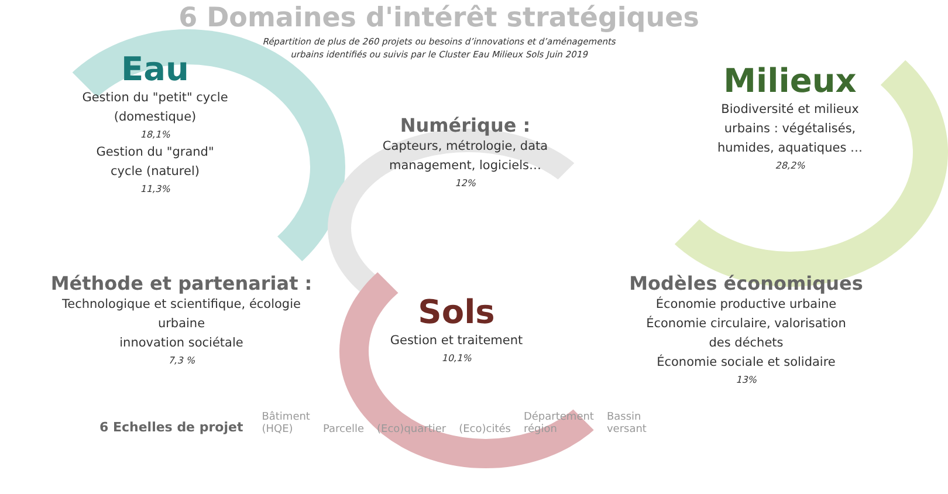6 Domaines d'intérêt stratégiques
Répartition de plus de 260 projets ou besoins d’innovations et d’aménagements
urbains identifiés ou suivis par le Cluster Eau Milieux Sols Juin 2019
Eau
Gestion du "petit" cycle
(domestique)
18,1%
Gestion du "grand"
cycle (naturel)
11,3%
Milieux
Biodiversité et milieux
urbains : végétalisés,
humides, aquatiques …
28,2%
Numérique :
Capteurs, métrologie, data
management, logiciels…
12%
Méthode et partenariat :
Technologique et scientifique, écologie
urbaine
innovation sociétale
7,3 %
Sols
Gestion et traitement
10,1%
Modèles économiques
Économie productive urbaine
Économie circulaire, valorisation
des déchets
Économie sociale et solidaire
13%
6 Echelles de projet Bâtiment
(HQE) Parcelle (Eco)quartier (Eco)cités Département
région Bassin
versant